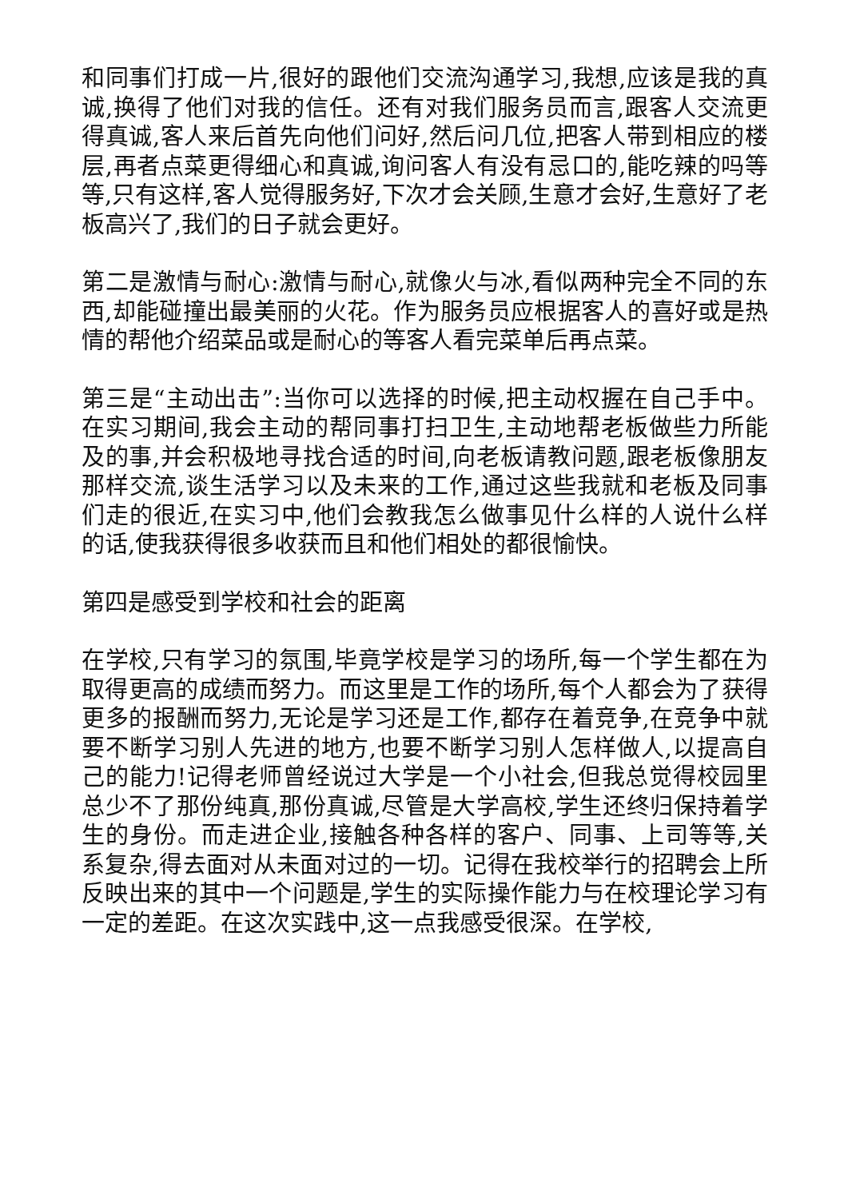和同事们打成一片,很好的跟他们交流沟通学习,我想,应该是我的真诚,换得了他们对我的信任。还有对我们服务员而言,跟客人交流更得真诚,客人来后首先向他们问好,然后问几位,把客人带到相应的楼层,再者点菜更得细心和真诚,询问客人有没有忌口的,能吃辣的吗等等,只有这样,客人觉得服务好,下次才会关顾,生意才会好,生意好了老板高兴了,我们的日子就会更好。
第二是激情与耐心:激情与耐心,就像火与冰,看似两种完全不同的东西,却能碰撞出最美丽的火花。作为服务员应根据客人的喜好或是热情的帮他介绍菜品或是耐心的等客人看完菜单后再点菜。
第三是“主动出击”:当你可以选择的时候,把主动权握在自己手中。在实习期间,我会主动的帮同事打扫卫生,主动地帮老板做些力所能及的事,并会积极地寻找合适的时间,向老板请教问题,跟老板像朋友那样交流,谈生活学习以及未来的工作,通过这些我就和老板及同事们走的很近,在实习中,他们会教我怎么做事见什么样的人说什么样的话,使我获得很多收获而且和他们相处的都很愉快。
第四是感受到学校和社会的距离
在学校,只有学习的氛围,毕竟学校是学习的场所,每一个学生都在为取得更高的成绩而努力。而这里是工作的场所,每个人都会为了获得更多的报酬而努力,无论是学习还是工作,都存在着竞争,在竞争中就要不断学习别人先进的地方,也要不断学习别人怎样做人,以提高自己的能力!记得老师曾经说过大学是一个小社会,但我总觉得校园里总少不了那份纯真,那份真诚,尽管是大学高校,学生还终归保持着学生的身份。而走进企业,接触各种各样的客户、同事、上司等等,关系复杂,得去面对从未面对过的一切。记得在我校举行的招聘会上所反映出来的其中一个问题是,学生的实际操作能力与在校理论学习有一定的差距。在这次实践中,这一点我感受很深。在学校,